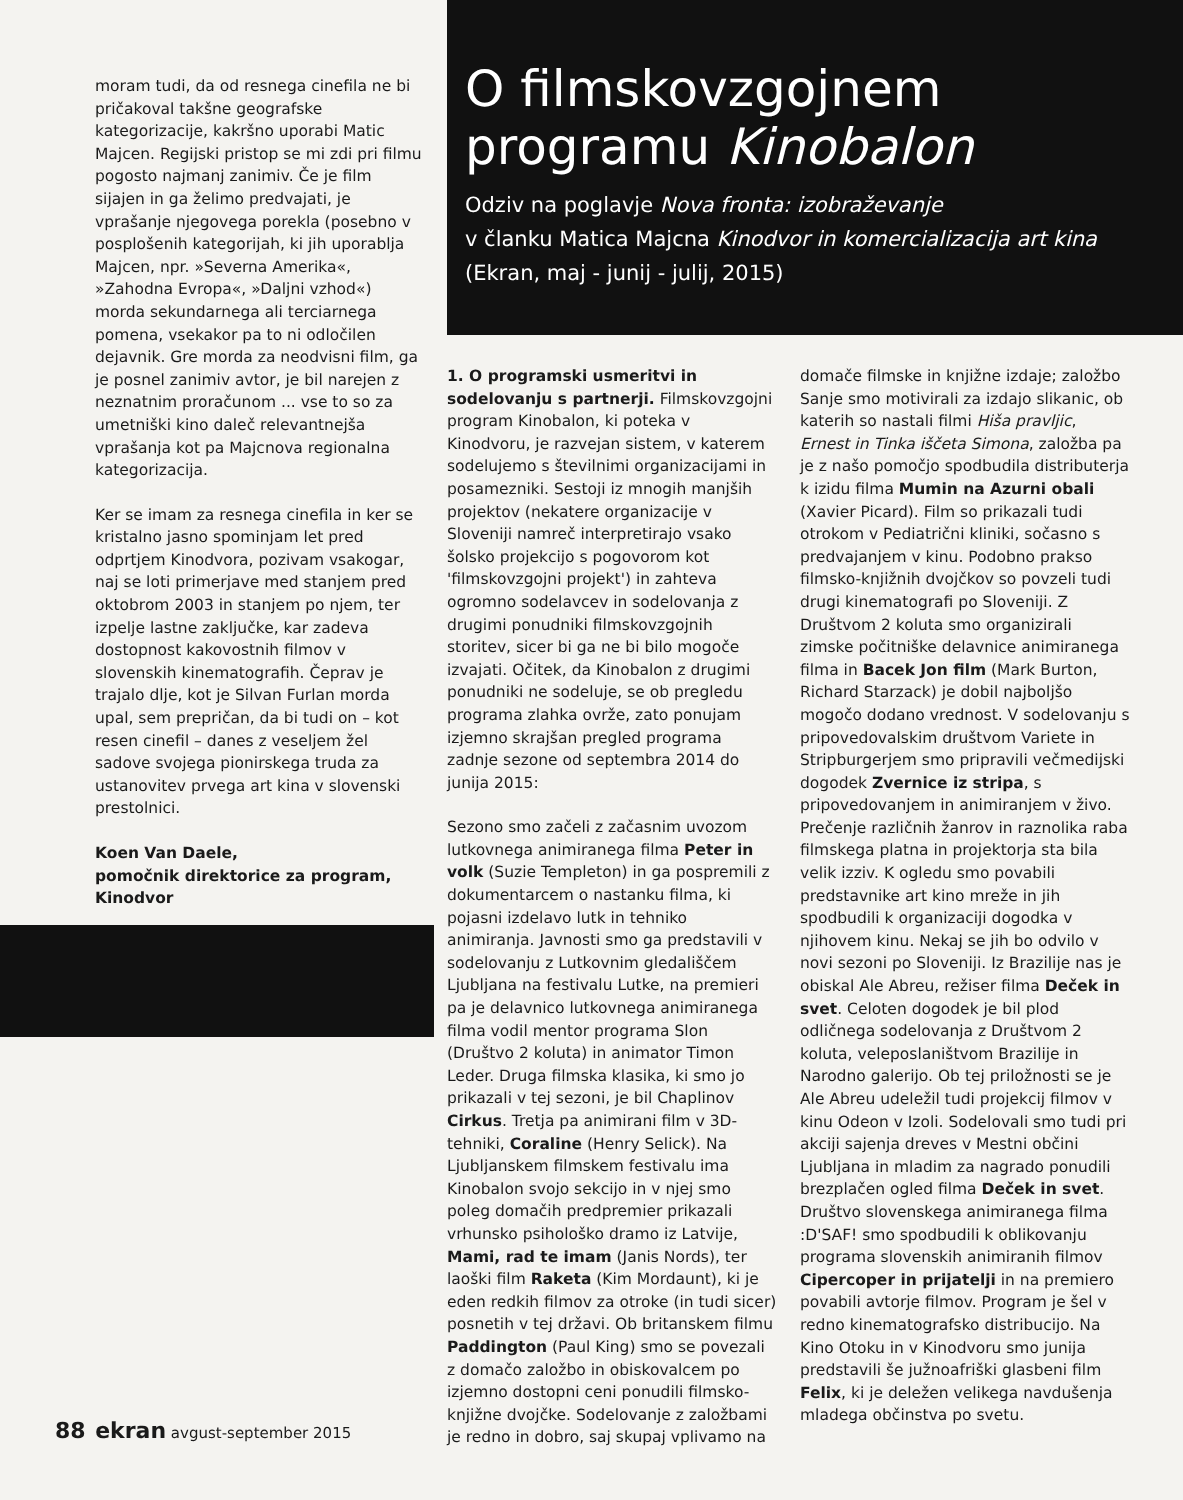O filmskovzgojnem
programu Kinobalon
Odziv na poglavje Nova fronta: izobraževanje
v članku Matica Majcna Kinodvor in komercializacija art kina
(Ekran, maj - junij - julij, 2015)
moram tudi, da od resnega cinefila ne bi pričakoval takšne geografske kategorizacije, kakršno uporabi Matic Majcen. Regijski pristop se mi zdi pri filmu pogosto najmanj zanimiv. Če je film sijajen in ga želimo predvajati, je vprašanje njegovega porekla (posebno v posplošenih kategorijah, ki jih uporablja Majcen, npr. »Severna Amerika«, »Zahodna Evropa«, »Daljni vzhod«) morda sekundarnega ali terciarnega pomena, vsekakor pa to ni odločilen dejavnik. Gre morda za neodvisni film, ga je posnel zanimiv avtor, je bil narejen z neznatnim proračunom ... vse to so za umetniški kino daleč relevantnejša vprašanja kot pa Majcnova regionalna kategorizacija.
Ker se imam za resnega cinefila in ker se kristalno jasno spominjam let pred odprtjem Kinodvora, pozivam vsakogar, naj se loti primerjave med stanjem pred oktobrom 2003 in stanjem po njem, ter izpelje lastne zaključke, kar zadeva dostopnost kakovostnih filmov v slovenskih kinematografih. Čeprav je trajalo dlje, kot je Silvan Furlan morda upal, sem prepričan, da bi tudi on – kot resen cinefil – danes z veseljem žel sadove svojega pionirskega truda za ustanovitev prvega art kina v slovenski prestolnici.
Koen Van Daele,
pomočnik direktorice za program,
Kinodvor
1. O programski usmeritvi in sodelovanju s partnerji. Filmskovzgojni program Kinobalon, ki poteka v Kinodvoru, je razvejan sistem, v katerem sodelujemo s številnimi organizacijami in posamezniki. Sestoji iz mnogih manjših projektov (nekatere organizacije v Sloveniji namreč interpretirajo vsako šolsko projekcijo s pogovorom kot 'filmskovzgojni projekt') in zahteva ogromno sodelavcev in sodelovanja z drugimi ponudniki filmskovzgojnih storitev, sicer bi ga ne bi bilo mogoče izvajati. Očitek, da Kinobalon z drugimi ponudniki ne sodeluje, se ob pregledu programa zlahka ovrže, zato ponujam izjemno skrajšan pregled programa zadnje sezone od septembra 2014 do junija 2015:
Sezono smo začeli z začasnim uvozom lutkovnega animiranega filma Peter in volk (Suzie Templeton) in ga pospremili z dokumentarcem o nastanku filma, ki pojasni izdelavo lutk in tehniko animiranja. Javnosti smo ga predstavili v sodelovanju z Lutkovnim gledališčem Ljubljana na festivalu Lutke, na premieri pa je delavnico lutkovnega animiranega filma vodil mentor programa Slon (Društvo 2 koluta) in animator Timon Leder. Druga filmska klasika, ki smo jo prikazali v tej sezoni, je bil Chaplinov Cirkus. Tretja pa animirani film v 3D-tehniki, Coraline (Henry Selick). Na Ljubljanskem filmskem festivalu ima Kinobalon svojo sekcijo in v njej smo poleg domačih predpremier prikazali vrhunsko psihološko dramo iz Latvije, Mami, rad te imam (Janis Nords), ter laoški film Raketa (Kim Mordaunt), ki je eden redkih filmov za otroke (in tudi sicer) posnetih v tej državi. Ob britanskem filmu Paddington (Paul King) smo se povezali z domačo založbo in obiskovalcem po izjemno dostopni ceni ponudili filmsko-knjižne dvojčke. Sodelovanje z založbami je redno in dobro, saj skupaj vplivamo na
domače filmske in knjižne izdaje; založbo Sanje smo motivirali za izdajo slikanic, ob katerih so nastali filmi Hiša pravljic, Ernest in Tinka iščeta Simona, založba pa je z našo pomočjo spodbudila distributerja k izidu filma Mumin na Azurni obali (Xavier Picard). Film so prikazali tudi otrokom v Pediatrični kliniki, sočasno s predvajanjem v kinu. Podobno prakso filmsko-knjižnih dvojčkov so povzeli tudi drugi kinematografi po Sloveniji. Z Društvom 2 koluta smo organizirali zimske počitniške delavnice animiranega filma in Bacek Jon film (Mark Burton, Richard Starzack) je dobil najboljšo mogočo dodano vrednost. V sodelovanju s pripovedovalskim društvom Variete in Stripburgerjem smo pripravili večmedijski dogodek Zvernice iz stripa, s pripovedovanjem in animiranjem v živo. Prečenje različnih žanrov in raznolika raba filmskega platna in projektorja sta bila velik izziv. K ogledu smo povabili predstavnike art kino mreže in jih spodbudili k organizaciji dogodka v njihovem kinu. Nekaj se jih bo odvilo v novi sezoni po Sloveniji. Iz Brazilije nas je obiskal Ale Abreu, režiser filma Deček in svet. Celoten dogodek je bil plod odličnega sodelovanja z Društvom 2 koluta, veleposlaništvom Brazilije in Narodno galerijo. Ob tej priložnosti se je Ale Abreu udeležil tudi projekcij filmov v kinu Odeon v Izoli. Sodelovali smo tudi pri akciji sajenja dreves v Mestni občini Ljubljana in mladim za nagrado ponudili brezplačen ogled filma Deček in svet. Društvo slovenskega animiranega filma :D'SAF! smo spodbudili k oblikovanju programa slovenskih animiranih filmov Cipercoper in prijatelji in na premiero povabili avtorje filmov. Program je šel v redno kinematografsko distribucijo. Na Kino Otoku in v Kinodvoru smo junija predstavili še južnoafriški glasbeni film Felix, ki je deležen velikega navdušenja mladega občinstva po svetu.
88 ekran avgust-september 2015